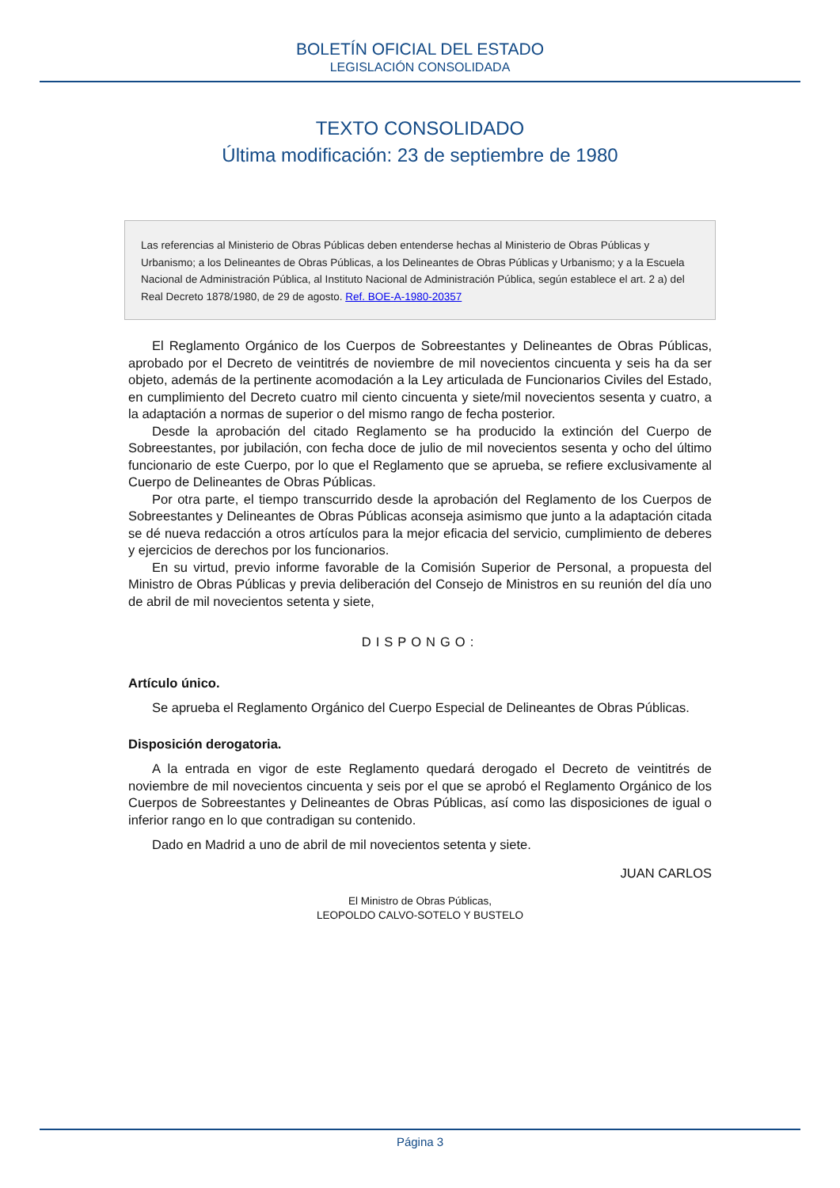BOLETÍN OFICIAL DEL ESTADO
LEGISLACIÓN CONSOLIDADA
TEXTO CONSOLIDADO
Última modificación: 23 de septiembre de 1980
Las referencias al Ministerio de Obras Públicas deben entenderse hechas al Ministerio de Obras Públicas y Urbanismo; a los Delineantes de Obras Públicas, a los Delineantes de Obras Públicas y Urbanismo; y a la Escuela Nacional de Administración Pública, al Instituto Nacional de Administración Pública, según establece el art. 2 a) del Real Decreto 1878/1980, de 29 de agosto. Ref. BOE-A-1980-20357
El Reglamento Orgánico de los Cuerpos de Sobreestantes y Delineantes de Obras Públicas, aprobado por el Decreto de veintitrés de noviembre de mil novecientos cincuenta y seis ha da ser objeto, además de la pertinente acomodación a la Ley articulada de Funcionarios Civiles del Estado, en cumplimiento del Decreto cuatro mil ciento cincuenta y siete/mil novecientos sesenta y cuatro, a la adaptación a normas de superior o del mismo rango de fecha posterior.
Desde la aprobación del citado Reglamento se ha producido la extinción del Cuerpo de Sobreestantes, por jubilación, con fecha doce de julio de mil novecientos sesenta y ocho del último funcionario de este Cuerpo, por lo que el Reglamento que se aprueba, se refiere exclusivamente al Cuerpo de Delineantes de Obras Públicas.
Por otra parte, el tiempo transcurrido desde la aprobación del Reglamento de los Cuerpos de Sobreestantes y Delineantes de Obras Públicas aconseja asimismo que junto a la adaptación citada se dé nueva redacción a otros artículos para la mejor eficacia del servicio, cumplimiento de deberes y ejercicios de derechos por los funcionarios.
En su virtud, previo informe favorable de la Comisión Superior de Personal, a propuesta del Ministro de Obras Públicas y previa deliberación del Consejo de Ministros en su reunión del día uno de abril de mil novecientos setenta y siete,
DISPONGO:
Artículo único.
Se aprueba el Reglamento Orgánico del Cuerpo Especial de Delineantes de Obras Públicas.
Disposición derogatoria.
A la entrada en vigor de este Reglamento quedará derogado el Decreto de veintitrés de noviembre de mil novecientos cincuenta y seis por el que se aprobó el Reglamento Orgánico de los Cuerpos de Sobreestantes y Delineantes de Obras Públicas, así como las disposiciones de igual o inferior rango en lo que contradigan su contenido.
Dado en Madrid a uno de abril de mil novecientos setenta y siete.
JUAN CARLOS
El Ministro de Obras Públicas,
LEOPOLDO CALVO-SOTELO Y BUSTELO
Página 3